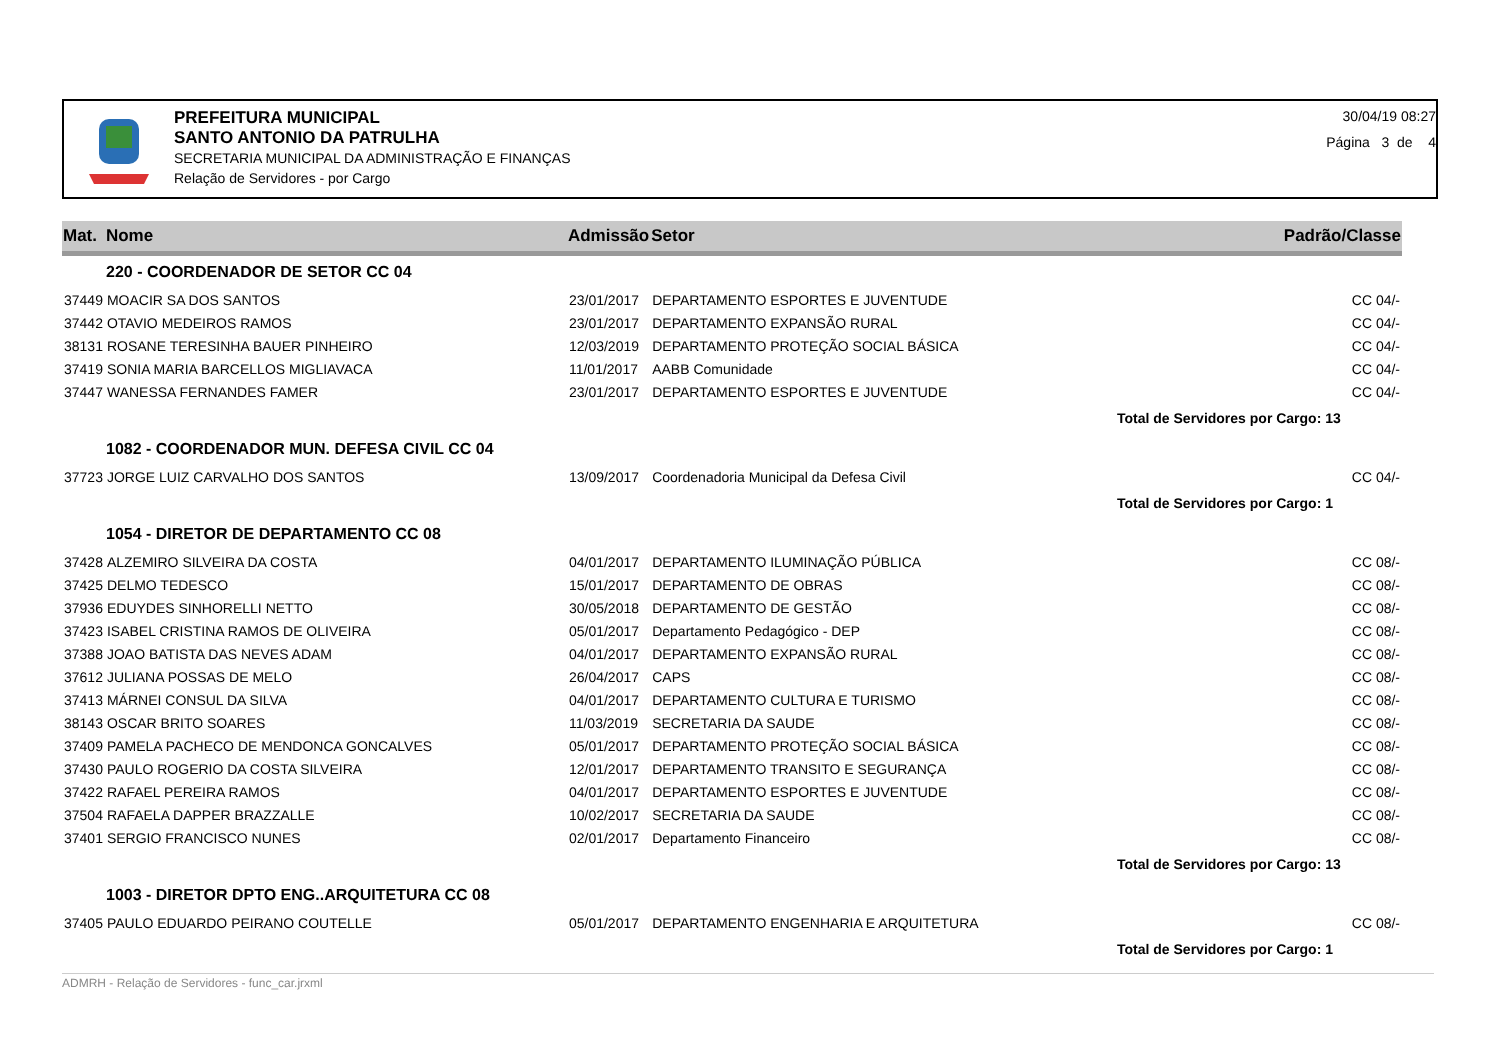PREFEITURA MUNICIPAL
SANTO ANTONIO DA PATRULHA
SECRETARIA MUNICIPAL DA ADMINISTRAÇÃO E FINANÇAS
Relação de Servidores - por Cargo
30/04/19 08:27
Página 3 de 4
| Mat. | Nome | Admissão | Setor | Padrão/Classe |
| --- | --- | --- | --- | --- |
| 220 - COORDENADOR DE SETOR CC 04 | | | | |
| 37449 | MOACIR SA DOS SANTOS | 23/01/2017 | DEPARTAMENTO ESPORTES E JUVENTUDE | CC 04/- |
| 37442 | OTAVIO MEDEIROS RAMOS | 23/01/2017 | DEPARTAMENTO EXPANSÃO RURAL | CC 04/- |
| 38131 | ROSANE TERESINHA BAUER PINHEIRO | 12/03/2019 | DEPARTAMENTO PROTEÇÃO SOCIAL BÁSICA | CC 04/- |
| 37419 | SONIA MARIA BARCELLOS MIGLIAVACA | 11/01/2017 | AABB Comunidade | CC 04/- |
| 37447 | WANESSA FERNANDES FAMER | 23/01/2017 | DEPARTAMENTO ESPORTES E JUVENTUDE | CC 04/- |
| Total de Servidores por Cargo: 13 | | | | |
| 1082 - COORDENADOR MUN. DEFESA CIVIL CC 04 | | | | |
| 37723 | JORGE LUIZ CARVALHO DOS SANTOS | 13/09/2017 | Coordenadoria Municipal da Defesa Civil | CC 04/- |
| Total de Servidores por Cargo: 1 | | | | |
| 1054 - DIRETOR DE DEPARTAMENTO CC 08 | | | | |
| 37428 | ALZEMIRO SILVEIRA DA COSTA | 04/01/2017 | DEPARTAMENTO ILUMINAÇÃO PÚBLICA | CC 08/- |
| 37425 | DELMO TEDESCO | 15/01/2017 | DEPARTAMENTO DE OBRAS | CC 08/- |
| 37936 | EDUYDES SINHORELLI NETTO | 30/05/2018 | DEPARTAMENTO DE GESTÃO | CC 08/- |
| 37423 | ISABEL CRISTINA RAMOS DE OLIVEIRA | 05/01/2017 | Departamento Pedagógico - DEP | CC 08/- |
| 37388 | JOAO BATISTA DAS NEVES ADAM | 04/01/2017 | DEPARTAMENTO EXPANSÃO RURAL | CC 08/- |
| 37612 | JULIANA POSSAS DE MELO | 26/04/2017 | CAPS | CC 08/- |
| 37413 | MÁRNEI CONSUL DA SILVA | 04/01/2017 | DEPARTAMENTO CULTURA E TURISMO | CC 08/- |
| 38143 | OSCAR BRITO SOARES | 11/03/2019 | SECRETARIA DA SAUDE | CC 08/- |
| 37409 | PAMELA PACHECO DE MENDONCA GONCALVES | 05/01/2017 | DEPARTAMENTO PROTEÇÃO SOCIAL BÁSICA | CC 08/- |
| 37430 | PAULO ROGERIO DA COSTA SILVEIRA | 12/01/2017 | DEPARTAMENTO TRANSITO E SEGURANÇA | CC 08/- |
| 37422 | RAFAEL PEREIRA RAMOS | 04/01/2017 | DEPARTAMENTO ESPORTES E JUVENTUDE | CC 08/- |
| 37504 | RAFAELA DAPPER BRAZZALLE | 10/02/2017 | SECRETARIA DA SAUDE | CC 08/- |
| 37401 | SERGIO FRANCISCO NUNES | 02/01/2017 | Departamento Financeiro | CC 08/- |
| Total de Servidores por Cargo: 13 | | | | |
| 1003 - DIRETOR DPTO ENG..ARQUITETURA CC 08 | | | | |
| 37405 | PAULO EDUARDO PEIRANO COUTELLE | 05/01/2017 | DEPARTAMENTO ENGENHARIA E ARQUITETURA | CC 08/- |
| Total de Servidores por Cargo: 1 | | | | |
ADMRH - Relação de Servidores - func_car.jrxml